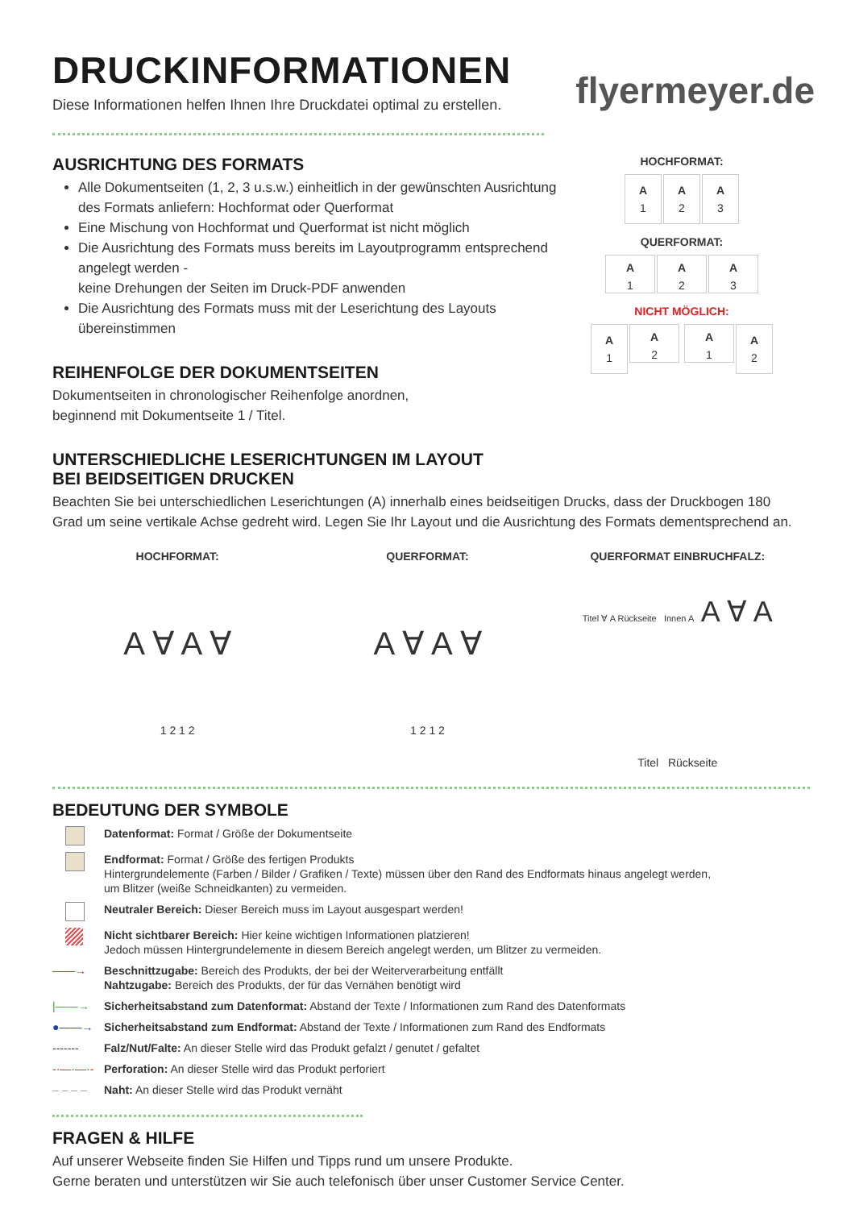DRUCKINFORMATIONEN
flyermeyer.de
Diese Informationen helfen Ihnen Ihre Druckdatei optimal zu erstellen.
AUSRICHTUNG DES FORMATS
Alle Dokumentseiten (1, 2, 3 u.s.w.) einheitlich in der gewünschten Ausrichtung des Formats anliefern: Hochformat oder Querformat
Eine Mischung von Hochformat und Querformat ist nicht möglich
Die Ausrichtung des Formats muss bereits im Layoutprogramm entsprechend angelegt werden -
keine Drehungen der Seiten im Druck-PDF anwenden
Die Ausrichtung des Formats muss mit der Leserichtung des Layouts übereinstimmen
REIHENFOLGE DER DOKUMENTSEITEN
Dokumentseiten in chronologischer Reihenfolge anordnen,
beginnend mit Dokumentseite 1 / Titel.
HOCHFORMAT:
A 1 A 2 A 3
QUERFORMAT:
A 1 A 2 A 3
NICHT MÖGLICH:
A 1 A 2 A 1 A 2
UNTERSCHIEDLICHE LESERICHTUNGEN IM LAYOUT
BEI BEIDSEITIGEN DRUCKEN
Beachten Sie bei unterschiedlichen Leserichtungen (A) innerhalb eines beidseitigen Drucks, dass der Druckbogen 180 Grad um seine vertikale Achse gedreht wird. Legen Sie Ihr Layout und die Ausrichtung des Formats dementsprechend an.
HOCHFORMAT:
A ∀ A ∀
1 2 1 2
QUERFORMAT:
A ∀ A ∀
1 2 1 2
QUERFORMAT EINBRUCHFALZ:
Titel ∀ A Rückseite Innen A A ∀ A
Titel Rückseite
BEDEUTUNG DER SYMBOLE
Datenformat: Format / Größe der Dokumentseite
Endformat: Format / Größe des fertigen Produkts
Hintergrundelemente (Farben / Bilder / Grafiken / Texte) müssen über den Rand des Endformats hinaus angelegt werden,
um Blitzer (weiße Schneidkanten) zu vermeiden.
Neutraler Bereich: Dieser Bereich muss im Layout ausgespart werden!
Nicht sichtbarer Bereich: Hier keine wichtigen Informationen platzieren!
Jedoch müssen Hintergrundelemente in diesem Bereich angelegt werden, um Blitzer zu vermeiden.
——→ Beschnittzugabe: Bereich des Produkts, der bei der Weiterverarbeitung entfällt
Nahtzugabe: Bereich des Produkts, der für das Vernähen benötigt wird
|——→ Sicherheitsabstand zum Datenformat: Abstand der Texte / Informationen zum Rand des Datenformats
●——→ Sicherheitsabstand zum Endformat: Abstand der Texte / Informationen zum Rand des Endformats
------- Falz/Nut/Falte: An dieser Stelle wird das Produkt gefalzt / genutet / gefaltet
-·—·—·- Perforation: An dieser Stelle wird das Produkt perforiert
– – – – Naht: An dieser Stelle wird das Produkt vernäht
FRAGEN & HILFE
Auf unserer Webseite finden Sie Hilfen und Tipps rund um unsere Produkte.
Gerne beraten und unterstützen wir Sie auch telefonisch über unser Customer Service Center.